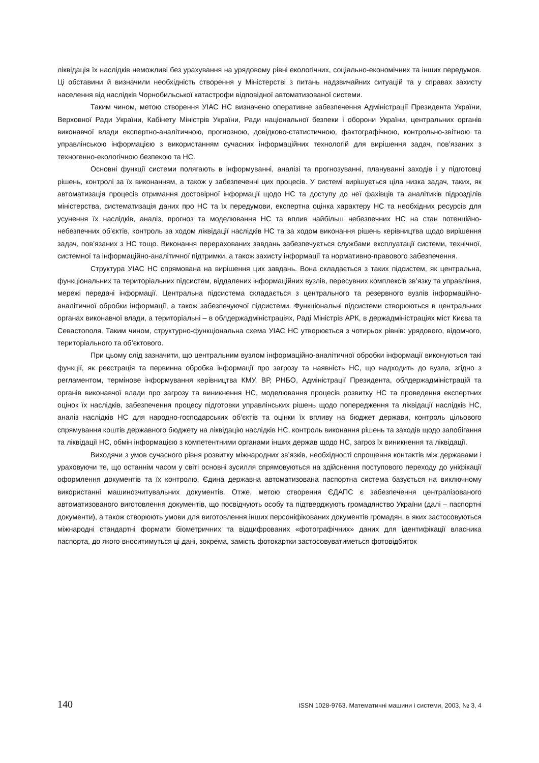ліквідація їх наслідків неможливі без урахування на урядовому рівні екологічних, соціально-економічних та інших передумов. Ці обставини й визначили необхідність створення у Міністерстві з питань надзвичайних ситуацій та у справах захисту населення від наслідків Чорнобильської катастрофи відповідної автоматизованої системи.
Таким чином, метою створення УІАС НС визначено оперативне забезпечення Адміністрації Президента України, Верховної Ради України, Кабінету Міністрів України, Ради національної безпеки і оборони України, центральних органів виконавчої влади експертно-аналітичною, прогнозною, довідково-статистичною, фактографічною, контрольно-звітною та управлінською інформацією з використанням сучасних інформаційних технологій для вирішення задач, пов’язаних з техногенно-екологічною безпекою та НС.
Основні функції системи полягають в інформуванні, аналізі та прогнозуванні, плануванні заходів і у підготовці рішень, контролі за їх виконанням, а також у забезпеченні цих процесів. У системі вирішується ціла низка задач, таких, як автоматизація процесів отримання достовірної інформації щодо НС та доступу до неї фахівців та аналітиків підрозділів міністерства, систематизація даних про НС та їх передумови, експертна оцінка характеру НС та необхідних ресурсів для усунення їх наслідків, аналіз, прогноз та моделювання НС та вплив найбільш небезпечних НС на стан потенційно-небезпечних об’єктів, контроль за ходом ліквідації наслідків НС та за ходом виконання рішень керівництва щодо вирішення задач, пов’язаних з НС тощо. Виконання перерахованих завдань забезпечується службами експлуатації системи, технічної, системної та інформаційно-аналітичної підтримки, а також захисту інформації та нормативно-правового забезпечення.
Структура УІАС НС спрямована на вирішення цих завдань. Вона складається з таких підсистем, як центральна, функціональних та територіальних підсистем, віддалених інформаційних вузлів, пересувних комплексів зв’язку та управління, мережі передачі інформації. Центральна підсистема складається з центрального та резервного вузлів інформаційно-аналітичної обробки інформації, а також забезпечуючої підсистеми. Функціональні підсистеми створюються в центральних органах виконавчої влади, а територіальні – в облдержадміністраціях, Раді Міністрів АРК, в держадміністраціях міст Києва та Севастополя. Таким чином, структурно-функціональна схема УІАС НС утворюється з чотирьох рівнів: урядового, відомчого, територіального та об’єктового.
При цьому слід зазначити, що центральним вузлом інформаційно-аналітичної обробки інформації виконуються такі функції, як реєстрація та первинна обробка інформації про загрозу та наявність НС, що надходить до вузла, згідно з регламентом, термінове інформування керівництва КМУ, ВР, РНБО, Адміністрації Президента, облдержадміністрацій та органів виконавчої влади про загрозу та виникнення НС, моделювання процесів розвитку НС та проведення експертних оцінок їх наслідків, забезпечення процесу підготовки управлінських рішень щодо попередження та ліквідації наслідків НС, аналіз наслідків НС для народно-господарських об’єктів та оцінки їх впливу на бюджет держави, контроль цільового спрямування коштів державного бюджету на ліквідацію наслідків НС, контроль виконання рішень та заходів щодо запобігання та ліквідації НС, обмін інформацією з компетентними органами інших держав щодо НС, загроз їх виникнення та ліквідації.
Виходячи з умов сучасного рівня розвитку міжнародних зв’язків, необхідності спрощення контактів між державами і ураховуючи те, що останнім часом у світі основні зусилля спрямовуються на здійснення поступового переходу до уніфікації оформлення документів та їх контролю, Єдина державна автоматизована паспортна система базується на виключному використанні машинозчитувальних документів. Отже, метою створення ЄДАПС є забезпечення централізованого автоматизованого виготовлення документів, що посвідчують особу та підтверджують громадянство України (далі – паспортні документи), а також створюють умови для виготовлення інших персоніфікованих документів громадян, в яких застосовуються міжнародні стандартні формати біометричних та відцифрованих «фотографічних» даних для ідентифікації власника паспорта, до якого вноситимуться ці дані, зокрема, замість фотокартки застосовуватиметься фотовідбиток
140 ISSN 1028-9763. Математичні машини і системи, 2003, № 3, 4